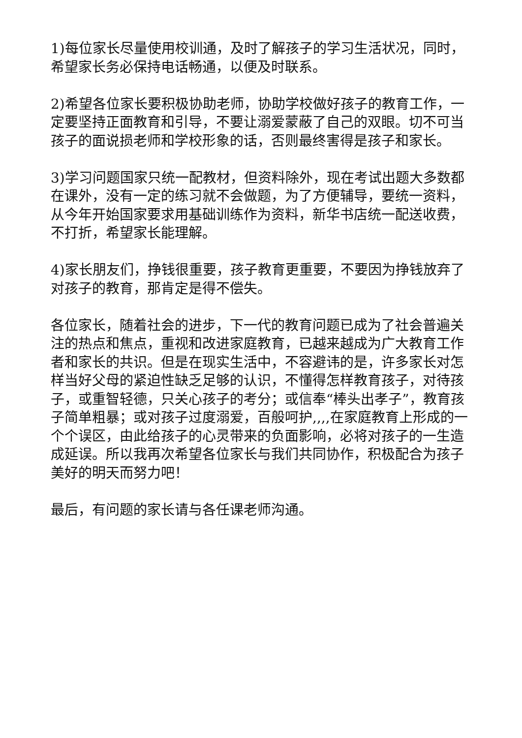1)每位家长尽量使用校训通，及时了解孩子的学习生活状况，同时，希望家长务必保持电话畅通，以便及时联系。
2)希望各位家长要积极协助老师，协助学校做好孩子的教育工作，一定要坚持正面教育和引导，不要让溺爱蒙蔽了自己的双眼。切不可当孩子的面说损老师和学校形象的话，否则最终害得是孩子和家长。
3)学习问题国家只统一配教材，但资料除外，现在考试出题大多数都在课外，没有一定的练习就不会做题，为了方便辅导，要统一资料，从今年开始国家要求用基础训练作为资料，新华书店统一配送收费，不打折，希望家长能理解。
4)家长朋友们，挣钱很重要，孩子教育更重要，不要因为挣钱放弃了对孩子的教育，那肯定是得不偿失。
各位家长，随着社会的进步，下一代的教育问题已成为了社会普遍关注的热点和焦点，重视和改进家庭教育，已越来越成为广大教育工作者和家长的共识。但是在现实生活中，不容避讳的是，许多家长对怎样当好父母的紧迫性缺乏足够的认识，不懂得怎样教育孩子，对待孩子，或重智轻德，只关心孩子的考分；或信奉“棒头出孝子”，教育孩子简单粗暴；或对孩子过度溺爱，百般呵护,,,,在家庭教育上形成的一个个误区，由此给孩子的心灵带来的负面影响，必将对孩子的一生造成延误。所以我再次希望各位家长与我们共同协作，积极配合为孩子美好的明天而努力吧！
最后，有问题的家长请与各任课老师沟通。